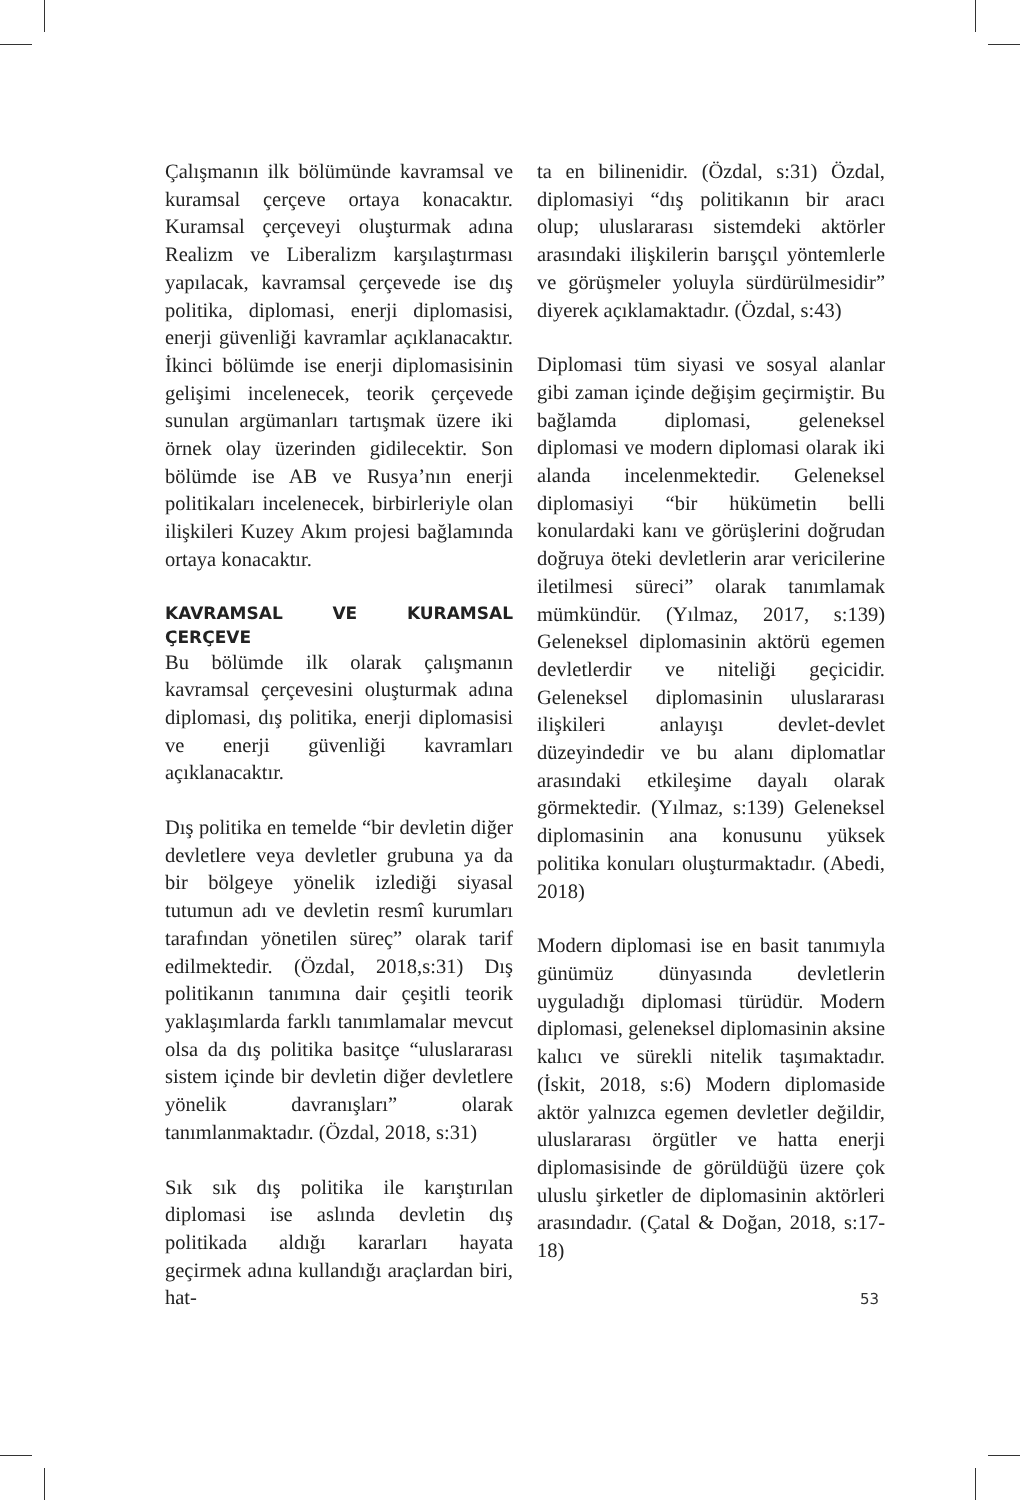Çalışmanın ilk bölümünde kavramsal ve kuramsal çerçeve ortaya konacaktır. Kuramsal çerçeveyi oluşturmak adına Realizm ve Liberalizm karşılaştırması yapılacak, kavramsal çerçevede ise dış politika, diplomasi, enerji diplomasisi, enerji güvenliği kavramlar açıklanacaktır. İkinci bölümde ise enerji diplomasisinin gelişimi incelenecek, teorik çerçevede sunulan argümanları tartışmak üzere iki örnek olay üzerinden gidilecektir. Son bölümde ise AB ve Rusya’nın enerji politikaları incelenecek, birbirleriyle olan ilişkileri Kuzey Akım projesi bağlamında ortaya konacaktır.
KAVRAMSAL VE KURAMSAL ÇERÇEVE
Bu bölümde ilk olarak çalışmanın kavramsal çerçevesini oluşturmak adına diplomasi, dış politika, enerji diplomasisi ve enerji güvenliği kavramları açıklanacaktır.
Dış politika en temelde “bir devletin diğer devletlere veya devletler grubuna ya da bir bölgeye yönelik izlediği siyasal tutumun adı ve devletin resmî kurumları tarafından yönetilen süreç” olarak tarif edilmektedir. (Özdal, 2018,s:31) Dış politikanın tanımına dair çeşitli teorik yaklaşımlarda farklı tanımlamalar mevcut olsa da dış politika basitçe “uluslararası sistem içinde bir devletin diğer devletlere yönelik davranışları” olarak tanımlanmaktadır. (Özdal, 2018, s:31)
Sık sık dış politika ile karıştırılan diplomasi ise aslında devletin dış politikada aldığı kararları hayata geçirmek adına kullandığı araçlardan biri, hat-
ta en bilinenidir. (Özdal, s:31) Özdal, diplomasiyi “dış politikanın bir aracı olup; uluslararası sistemdeki aktörler arasındaki ilişkilerin barışçıl yöntemlerle ve görüşmeler yoluyla sürdürülmesidir” diyerek açıklamaktadır. (Özdal, s:43)
Diplomasi tüm siyasi ve sosyal alanlar gibi zaman içinde değişim geçirmiştir. Bu bağlamda diplomasi, geleneksel diplomasi ve modern diplomasi olarak iki alanda incelenmektedir. Geleneksel diplomasiyi “bir hükümetin belli konulardaki kanı ve görüşlerini doğrudan doğruya öteki devletlerin arar vericilerine iletilmesi süreci” olarak tanımlamak mümkündür. (Yılmaz, 2017, s:139) Geleneksel diplomasinin aktörü egemen devletlerdir ve niteliği geçicidir. Geleneksel diplomasinin uluslararası ilişkileri anlayışı devlet-devlet düzeyindedir ve bu alanı diplomatlar arasındaki etkileşime dayalı olarak görmektedir. (Yılmaz, s:139) Geleneksel diplomasinin ana konusunu yüksek politika konuları oluşturmaktadır. (Abedi, 2018)
Modern diplomasi ise en basit tanımıyla günümüz dünyasında devletlerin uyguladığı diplomasi türüdür. Modern diplomasi, geleneksel diplomasinin aksine kalıcı ve sürekli nitelik taşımaktadır. (İskit, 2018, s:6) Modern diplomaside aktör yalnızca egemen devletler değildir, uluslararası örgütler ve hatta enerji diplomasisinde de görüldüğü üzere çok uluslu şirketler de diplomasinin aktörleri arasındadır. (Çatal & Doğan, 2018, s:17-18)
53